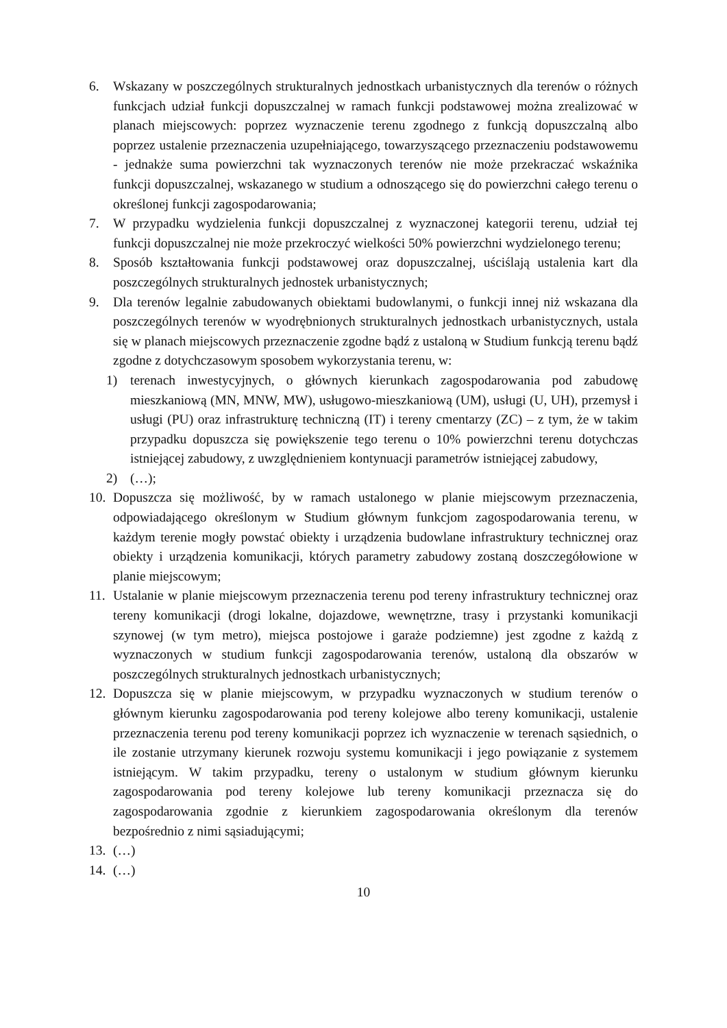6. Wskazany w poszczególnych strukturalnych jednostkach urbanistycznych dla terenów o różnych funkcjach udział funkcji dopuszczalnej w ramach funkcji podstawowej można zrealizować w planach miejscowych: poprzez wyznaczenie terenu zgodnego z funkcją dopuszczalną albo poprzez ustalenie przeznaczenia uzupełniającego, towarzyszącego przeznaczeniu podstawowemu - jednakże suma powierzchni tak wyznaczonych terenów nie może przekraczać wskaźnika funkcji dopuszczalnej, wskazanego w studium a odnoszącego się do powierzchni całego terenu o określonej funkcji zagospodarowania;
7. W przypadku wydzielenia funkcji dopuszczalnej z wyznaczonej kategorii terenu, udział tej funkcji dopuszczalnej nie może przekroczyć wielkości 50% powierzchni wydzielonego terenu;
8. Sposób kształtowania funkcji podstawowej oraz dopuszczalnej, uściślają ustalenia kart dla poszczególnych strukturalnych jednostek urbanistycznych;
9. Dla terenów legalnie zabudowanych obiektami budowlanymi, o funkcji innej niż wskazana dla poszczególnych terenów w wyodrębnionych strukturalnych jednostkach urbanistycznych, ustala się w planach miejscowych przeznaczenie zgodne bądź z ustaloną w Studium funkcją terenu bądź zgodne z dotychczasowym sposobem wykorzystania terenu, w:
1) terenach inwestycyjnych, o głównych kierunkach zagospodarowania pod zabudowę mieszkaniową (MN, MNW, MW), usługowo-mieszkaniową (UM), usługi (U, UH), przemysł i usługi (PU) oraz infrastrukturę techniczną (IT) i tereny cmentarzy (ZC) – z tym, że w takim przypadku dopuszcza się powiększenie tego terenu o 10% powierzchni terenu dotychczas istniejącej zabudowy, z uwzględnieniem kontynuacji parametrów istniejącej zabudowy,
2) (…);
10. Dopuszcza się możliwość, by w ramach ustalonego w planie miejscowym przeznaczenia, odpowiadającego określonym w Studium głównym funkcjom zagospodarowania terenu, w każdym terenie mogły powstać obiekty i urządzenia budowlane infrastruktury technicznej oraz obiekty i urządzenia komunikacji, których parametry zabudowy zostaną doszczegółowione w planie miejscowym;
11. Ustalanie w planie miejscowym przeznaczenia terenu pod tereny infrastruktury technicznej oraz tereny komunikacji (drogi lokalne, dojazdowe, wewnętrzne, trasy i przystanki komunikacji szynowej (w tym metro), miejsca postojowe i garaże podziemne) jest zgodne z każdą z wyznaczonych w studium funkcji zagospodarowania terenów, ustaloną dla obszarów w poszczególnych strukturalnych jednostkach urbanistycznych;
12. Dopuszcza się w planie miejscowym, w przypadku wyznaczonych w studium terenów o głównym kierunku zagospodarowania pod tereny kolejowe albo tereny komunikacji, ustalenie przeznaczenia terenu pod tereny komunikacji poprzez ich wyznaczenie w terenach sąsiednich, o ile zostanie utrzymany kierunek rozwoju systemu komunikacji i jego powiązanie z systemem istniejącym. W takim przypadku, tereny o ustalonym w studium głównym kierunku zagospodarowania pod tereny kolejowe lub tereny komunikacji przeznacza się do zagospodarowania zgodnie z kierunkiem zagospodarowania określonym dla terenów bezpośrednio z nimi sąsiadującymi;
13. (…)
14. (…)
10